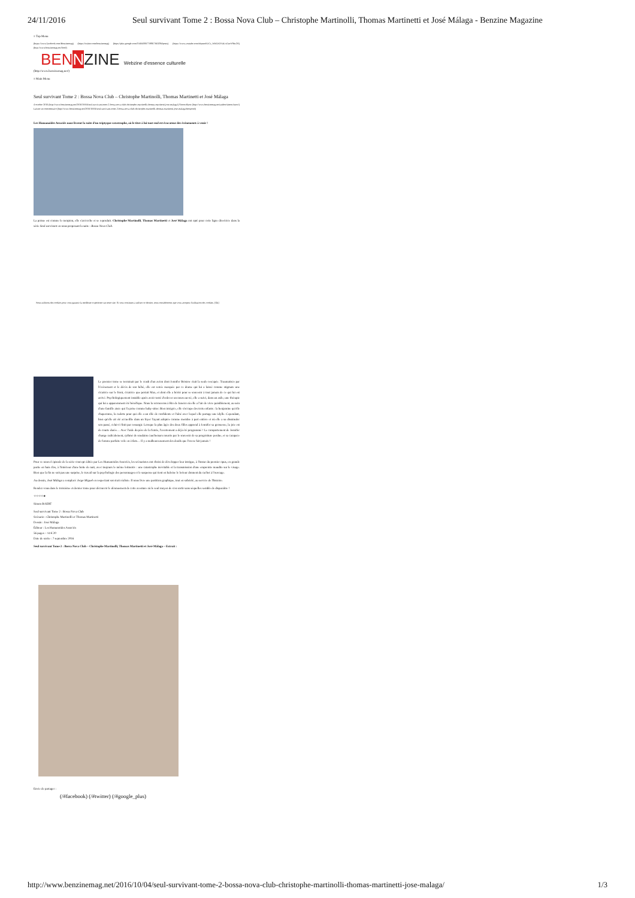24/11/2016 Seul survivant Tome 2 : Bossa Nova Club – Christophe Martinolli, Thomas Martinetti et José Málaga - Benzine Magazine
≡ Top Menu
(https://www.facebook.com/Benzinemag) (https://twitter.com/benzinemag) (https://plus.google.com/104045807708917663294/posts) (https://www.youtube.com/channel/UCr_Wh5iXfYDUxGuoY9hx2A) (http://www.benzinemag.net/feed/)
BEN NZINE Webzine d'essence culturelle
(http://www.benzinemag.net/)
≡ Main Menu
Seul survivant Tome 2 : Bossa Nova Club – Christophe Martinolli, Thomas Martinetti et José Málaga
4 octobre 2016 (http://www.benzinemag.net/2016/10/04/seul-survivant-tome-2-bossa-nova-club-christophe-martinolli-thomas-martinetti-jose-malaga/) Simon Baert (http://www.benzinemag.net/author/simon-baert/) Laisser un commentaire (http://www.benzinemag.net/2016/10/04/seul-survivant-tome-2-bossa-nova-club-christophe-martinolli-thomas-martinetti-jose-malaga/#respond)
Les Humanoïdes Associés nous livrent la suite d'un triptyque catastrophe, où le titre à lui tout seul est évocateur des événements à venir !
La poisse est comme le morpion, elle s'accroche et se reproduit. Christophe Martinolli, Thomas Martinetti et José Málaga ont opté pour cette ligne directrice dans la série Seul survivant en nous proposant la suite : Bossa Nova Club.
Nous utilisons des cookies pour vous garantir la meilleure expérience sur notre site. Si vous continuez à utiliser ce dernier, nous considérerons que vous acceptez l'utilisation des cookies. [Ok]
Le premier tome se terminait par le crash d'un avion dont Jennifer Bristow était la seule rescapée. Traumatisée par l'événement et le décès de son bébé, elle est restée marquée par ce drame qui lui a laissé comme stigmate une cicatrice sur le front, cicatrice que portait Max, et dont elle a hérité pour se souvenir à tout jamais de ce qui lui est arrivé. Psychologiquement instable après avoir tenté d'enlever un nouveau-né, elle a suivi, dans un asile, une thérapie qui lui a apparemment été bénéfique. Nous la retrouvons à Rio de Janeiro où elle a l'air de vivre paisiblement, au sein d'une famille aisée qui l'a prise comme baby-sitter. Bien intégrée, elle s'occupe des trois enfants : la benjamine qu'elle chaperonne, la cadette pour qui elle a un rôle de confidente et l'aîné avec lequel elle partage une idylle. Cependant, bien qu'elle ait été accueillie dans un foyer l'ayant adoptée comme membre à part entière et où elle a su dissimuler son passé, celui-ci finit par ressurgir. Lorsque la plus âgée des deux filles apprend à Jennifer sa grossesse, la joie est de courte durée… Avec l'aide du père de la fratrie, l'avortement a déjà été programmé ! Le comportement de Jennifer change radicalement, rythmé de soudains cauchemars nourris par le souvenir de sa progéniture perdue, et sa carapace de femme parfaite vole en éclats… Il y a malheureusement des deuils que l'on ne fait jamais !
Pour ce nouvel épisode de la série-concept éditée par Les Humanoïdes Associés, les scénaristes ont choisi de développer leur intrigue, à l'instar du premier opus, en grande partie en huis clos, à l'intérieur d'une boite de nuit, avec toujours le même leitmotiv : une catastrophe inévitable et la transmission d'une empreinte maudite sur le visage. Bien que la fin ne soit pas une surprise, le travail sur la psychologie des personnages et le suspense qui tient en haleine le lecteur donnent du cachet à l'ouvrage.
Au dessin, José Málaga a remplacé Jorge Miguel en respectant son trait réaliste. Il nous livre une partition graphique, tout en sobriété, au service de l'histoire.
Rendez-vous dans le troisième et dernier tome pour découvrir le dénouement de cette aventure où le seul moyen de s'en sortir sans séquelles semble de disparaître !
☆☆☆☆★
Simon BAERT
Seul survivant Tome 2 : Bossa Nova Club
Scénario : Christophe Martinolli et Thomas Martinetti
Dessin : José Málaga
Éditeur : Les Humanoïdes Associés
56 pages – 14 € 20
Date de sortie : 7 septembre 2016
Seul survivant Tome 2 : Bossa Nova Club – Christophe Martinolli, Thomas Martinetti et José Málaga – Extrait :
Envie de partager :
(/#facebook) (/#twitter) (/#google_plus)
http://www.benzinemag.net/2016/10/04/seul-survivant-tome-2-bossa-nova-club-christophe-martinolli-thomas-martinetti-jose-malaga/ 1/3